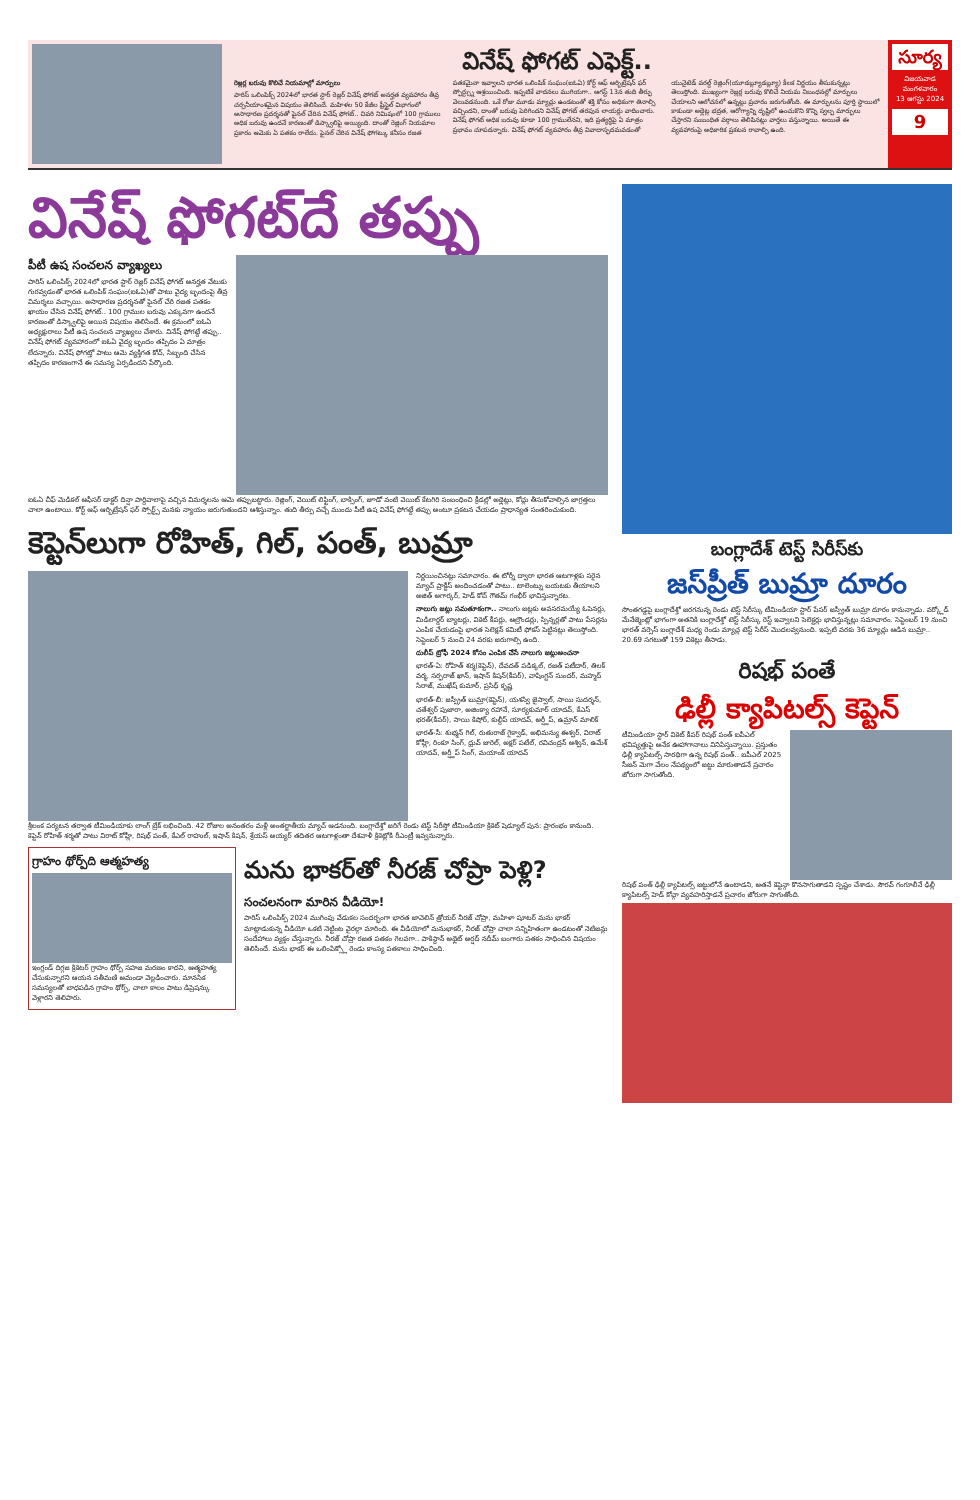వినేష్ ఫోగట్ ఎఫెక్ట్..
రెజ్లర్ల బరువు కొలిచే నియమాల్లో మార్పులు
పారిస్ ఒలింపిక్స్ 2024లో భారత స్టార్ రెజ్లర్ వినేష్ ఫోగట్ అనర్హత వ్యవహారం తీవ్ర చర్చనీయాంశమైన విషయం తెలిసిందే. మహిళల 50 కేజీల ఫ్రీస్టైల్ విభాగంలో అసాధారణ ప్రదర్శనతో ఫైనల్ చేరిన వినేష్ ఫోగట్.. చివరి నిమిషంలో 100 గ్రాములు అధిక బరువు ఉందనే కారణంతో డిస్క్వాలిఫై అయ్యింది. దాంతో రెజ్లింగ్ నియమాల ప్రకారం ఆమెకు ఏ పతకం రాలేదు. ఫైనల్ చేరిన వినేష్ ఫోగట్కు కనీసం రజత పతకమైనా ఇవ్వాలని భారత ఒలింపిక్ సంఘం(ఐఓఏ) కోర్ట్ ఆఫ్ ఆర్బిట్రేషన్ ఫర్ స్పోర్ట్స్ను ఆశ్రయించింది. ఇప్పటికే వాదనలు ముగియగా.. ఆగస్ట్ 13న తుది తీర్పు వెలువడనుంది. ఒకే రోజు మూడు మ్యాచ్లు ఉండటంతో శక్తి కోసం అధికంగా తినాల్సి వచ్చిందని, దాంతో బరువు పెరిగిందని వినేష్ ఫోగట్ తరపున లాయర్లు వాదించారు. వినేష్ ఫోగట్ అధిక బరువు కూడా 100 గ్రాములేనని, ఇది ప్రత్యర్థిపై ఏ మాత్రం ప్రభావం చూపదన్నారు. వినేష్ ఫోగట్ వ్యవహారం తీవ్ర వివాదాస్పదమవడంతో యునైటెడ్ వరల్డ్ రెజ్లింగ్(యూడబ్ల్యూడబ్ల్యూ) కీలక నిర్ణయం తీసుకున్నట్లు తెలుస్తోంది. ముఖ్యంగా రెజ్లర్ల బరువు కొలిచే నియమ నిబంధనల్లో మార్పులు చేయాలని ఆలోచనలో ఉన్నట్లు ప్రచారం జరుగుతోంది. ఈ మార్పులను పూర్తి స్థాయిలో కాకుండా అథ్లెట్ల భద్రత, ఆరోగ్యాన్ని దృష్టిలో ఉంచుకొని కొన్ని స్వల్ప మార్పులు చేస్తారని సంబంధిత వర్గాలు తెలిపినట్లు వార్తలు వస్తున్నాయి. అయితే ఈ వ్యవహారంపై అధికారిక ప్రకటన రావాల్సి ఉంది.
సూర్య
విజయవాడ
మంగళవారం
13 ఆగస్టు 2024
9
వినేష్ ఫోగట్‌దే తప్పు
పీటీ ఉష సంచలన వ్యాఖ్యలు
పారిస్ ఒలింపిక్స్ 2024లో భారత స్టార్ రెజ్లర్ వినేష్ ఫోగట్ అనర్హత వేటుకు గురవ్వడంతో భారత ఒలింపిక్ సంఘం(ఐఓఏ)తో పాటు వైద్య బృందంపై తీవ్ర విమర్శలు వచ్చాయి. అసాధారణ ప్రదర్శనతో ఫైనల్ చేరి రజత పతకం ఖాయం చేసిన వినేష్ ఫోగట్.. 100 గ్రాముల బరువు ఎక్కువగా ఉందనే కారణంతో డిస్క్వాలిఫై అయిన విషయం తెలిసిందే. ఈ క్రమంలో ఐఓఏ అధ్యక్షురాలు పీటీ ఉష సంచలన వ్యాఖ్యలు చేశారు. వినేష్ ఫోగట్దే తప్పు.. వినేష్ ఫోగట్ వ్యవహారంలో ఐఓఏ వైద్య బృందం తప్పిదం ఏ మాత్రం లేదన్నారు. వినేష్ ఫోగట్తో పాటు ఆమె వ్యక్తిగత కోచ్, సిబ్బంది చేసిన తప్పిదం కారణంగానే ఈ సమస్య ఏర్పడిందని పేర్కొంది.
ఐఓఏ చీఫ్ మెడికల్ ఆఫీసర్ డాక్టర్ దిన్షా పార్దివాలాపై వచ్చిన విమర్శలను ఆమె తప్పుబట్టారు. రెజ్లింగ్, వెయిట్ లిఫ్టింగ్, బాక్సింగ్, జూడో వంటి వెయిట్ కేటగిరి సంబంధించి క్రీడల్లో అథ్లెట్లు, కోచ్లు తీసుకోవాల్సిన జాగ్రత్తలు చాలా ఉంటాయి. కోర్ట్ ఆఫ్ ఆర్బిట్రేషన్ ఫర్ స్పోర్ట్స్ మనకు న్యాయం జరుగుతుందని ఆశిస్తున్నాం. తుది తీర్పు వచ్చే ముందు పీటీ ఉష వినేష్ ఫోగట్దే తప్పు అంటూ ప్రకటన చేయడం ప్రాధాన్యత సంతరించుకుంది.
కెప్టెన్‌లుగా రోహిత్, గిల్, పంత్, బుమ్రా
నిర్ణయించినట్లు సమాచారం. ఈ టోర్నీ ద్వారా భారత ఆటగాళ్లకు సరైన మ్యాచ్ ప్రాక్టీస్ అందించడంతో పాటు.. టాలెంట్ను బయటకు తీయాలని అజిత్ అగార్కర్, హెడ్ కోచ్ గౌతమ్ గంభీర్ భావిస్తున్నారట.
నాలుగు జట్లు సమతూకంగా.. నాలుగు జట్లకు అవసరమయ్యే ఓపెనర్లు, మిడిలార్డర్ బ్యాటర్లు, వికెట్ కీపర్లు, ఆల్రౌండర్లు, స్పిన్నర్లతో పాటు పేసర్లను ఎంపిక చేయడంపై భారత సెలెక్షన్ కమిటీ ఫోకస్ పెట్టినట్లు తెలుస్తోంది. సెప్టెంబర్ 5 నుంచి 24 వరకు జరుగాల్సి ఉంది.
దులీప్ ట్రోఫీ 2024 కోసం ఎంపిక చేసే నాలుగు జట్లుఅంచనా
భారత్-ఏ: రోహిత్ శర్మ(కెప్టెన్), దేవదత్ పడిక్కల్, రజత్ పటీదార్, తిలక్ వర్మ, సర్ఫరాజ్ ఖాన్, ఇషాన్ కిషన్(కీపర్), వాషింగ్టన్ సుందర్, మహ్మద్ సిరాజ్, ముఖేష్ కుమార్, ప్రసిధ్ కృష్ణ
భారత్-బీ: జస్ప్రీత్ బుమ్రా(కెప్టెన్), యశస్వి జైస్వాల్, సాయి సుదర్శన్, చతేశ్వర్ పుజారా, అజింక్యా రహానే, సూర్యకుమార్ యాదవ్, కేఎస్ భరత్(కీపర్), సాయి కిషోర్, కుల్దీప్ యాదవ్, అర్ష్దీప్, ఉమ్రాన్ మాలిక్
భారత్-సీ: శుభ్మన్ గిల్, రుతురాజ్ గైక్వాడ్, అభిమన్యు ఈశ్వర్, విరాట్ కోహ్లీ, రింకూ సింగ్, ధ్రువ్ జురెల్, అక్షర్ పటేల్, రవిచంద్రన్ అశ్విన్, ఉమేశ్ యాదవ్, అర్ష్దీప్ సింగ్, మయాంక్ యాదవ్
శ్రీలంక పర్యటన తర్వాత టీమిండియాకు లాంగ్ బ్రేక్ లభించింది. 42 రోజుల అనంతరం మళ్లీ అంతర్జాతీయ మ్యాచ్ ఆడనుంది. బంగ్లాదేశ్తో జరిగే రెండు టెస్ట్ సిరీస్తో టీమిండియా క్రికెట్ షెడ్యూల్ పున: ప్రారంభం కానుంది. కెప్టెన్ రోహిత్ శర్మతో పాటు విరాట్ కోహ్లీ, రిషభ్ పంత్, కేఎల్ రాహుల్, ఇషాన్ కిషన్, శ్రేయస్ అయ్యర్ తదితర ఆటగాళ్లంతా దేశవాళీ క్రికెట్లోకి రీఎంట్రీ ఇవ్వనున్నారు.
గ్రాహం థోర్ప్‌ది ఆత్మహత్య
ఇంగ్లండ్ దిగ్గజ క్రికెటర్ గ్రాహం థోర్ప్ సహజ మరణం కాదని, ఆత్మహత్య చేసుకున్నారని ఆయన సతీమణి అమండా వెల్లడించారు. మానసిక సమస్యలతో బాధపడిన గ్రాహం థోర్ప్, చాలా కాలం పాటు డిప్రెషన్కు వెళ్లారని తెలిపారు.
మను భాకర్‌తో నీరజ్ చోప్రా పెళ్లి?
సంచలనంగా మారిన వీడియో!
పారిస్ ఒలింపిక్స్ 2024 ముగింపు వేడుకల సందర్భంగా భారత జావెలిన్ త్రోయర్ నీరజ్ చోప్రా, మహిళా షూటర్ మను భాకర్ మాట్లాడుకున్న వీడియో ఒకటి నెట్టింట వైరల్గా మారింది. ఈ వీడియోలో మనుభాకర్, నీరజ్ చోప్రా చాలా సన్నిహితంగా ఉండటంతో నెటిజన్లు సందేహాలు వ్యక్తం చేస్తున్నారు. నీరజ్ చోప్రా రజత పతకం గెలవగా.. పాకిస్థాన్ అథ్లెట్ అర్షద్ నదీమ్ బంగారు పతకం సాధించిన విషయం తెలిసిందే. మను భాకర్ ఈ ఒలింపిక్స్లో రెండు కాంస్య పతకాలు సాధించింది.
బంగ్లాదేశ్ టెస్ట్ సిరీస్‌కు
జస్‌ప్రీత్ బుమ్రా దూరం
సొంతగడ్డపై బంగ్లాదేశ్తో జరగనున్న రెండు టెస్ట్ సిరీస్కు టీమిండియా స్టార్ పేసర్ జస్ప్రీత్ బుమ్రా దూరం కానున్నాడు. వర్క్లోడ్ మేనేజ్మెంట్లో భాగంగా అతనికి బంగ్లాదేశ్తో టెస్ట్ సిరీస్కు రెస్ట్ ఇవ్వాలని సెలెక్టర్లు భావిస్తున్నట్లు సమాచారం. సెప్టెంబర్ 19 నుంచి భారత్ వర్సెస్ బంగ్లాదేశ్ మధ్య రెండు మ్యాచ్ల టెస్ట్ సిరీస్ మొదలవ్వనుంది. ఇప్పటి వరకు 36 మ్యాచ్లు ఆడిన బుమ్రా.. 20.69 సగటుతో 159 వికెట్లు తీసాడు.
రిషభ్ పంతే
ఢిల్లీ క్యాపిటల్స్ కెప్టెన్
టీమిండియా స్టార్ వికెట్ కీపర్ రిషభ్ పంత్ ఐపీఎల్ భవిష్యత్తుపై అనేక ఊహాగానాలు వినిపిస్తున్నాయి. ప్రస్తుతం ఢిల్లీ క్యాపిటల్స్ సారథిగా ఉన్న రిషభ్ పంత్.. ఐపీఎల్ 2025 సీజన్ మెగా వేలం నేపథ్యంలో జట్టు మారుతాడనే ప్రచారం జోరుగా సాగుతోంది.
రిషభ్ పంత్ ఢిల్లీ క్యాపిటల్స్ జట్టులోనే ఉంటాడని, అతనే కెప్టెన్గా కొనసాగుతాడని స్పష్టం చేశాడు. సౌరవ్ గంగూలీనే ఢిల్లీ క్యాపిటల్స్ హెడ్ కోచ్గా వ్యవహరిస్తాడనే ప్రచారం జోరుగా సాగుతోంది.